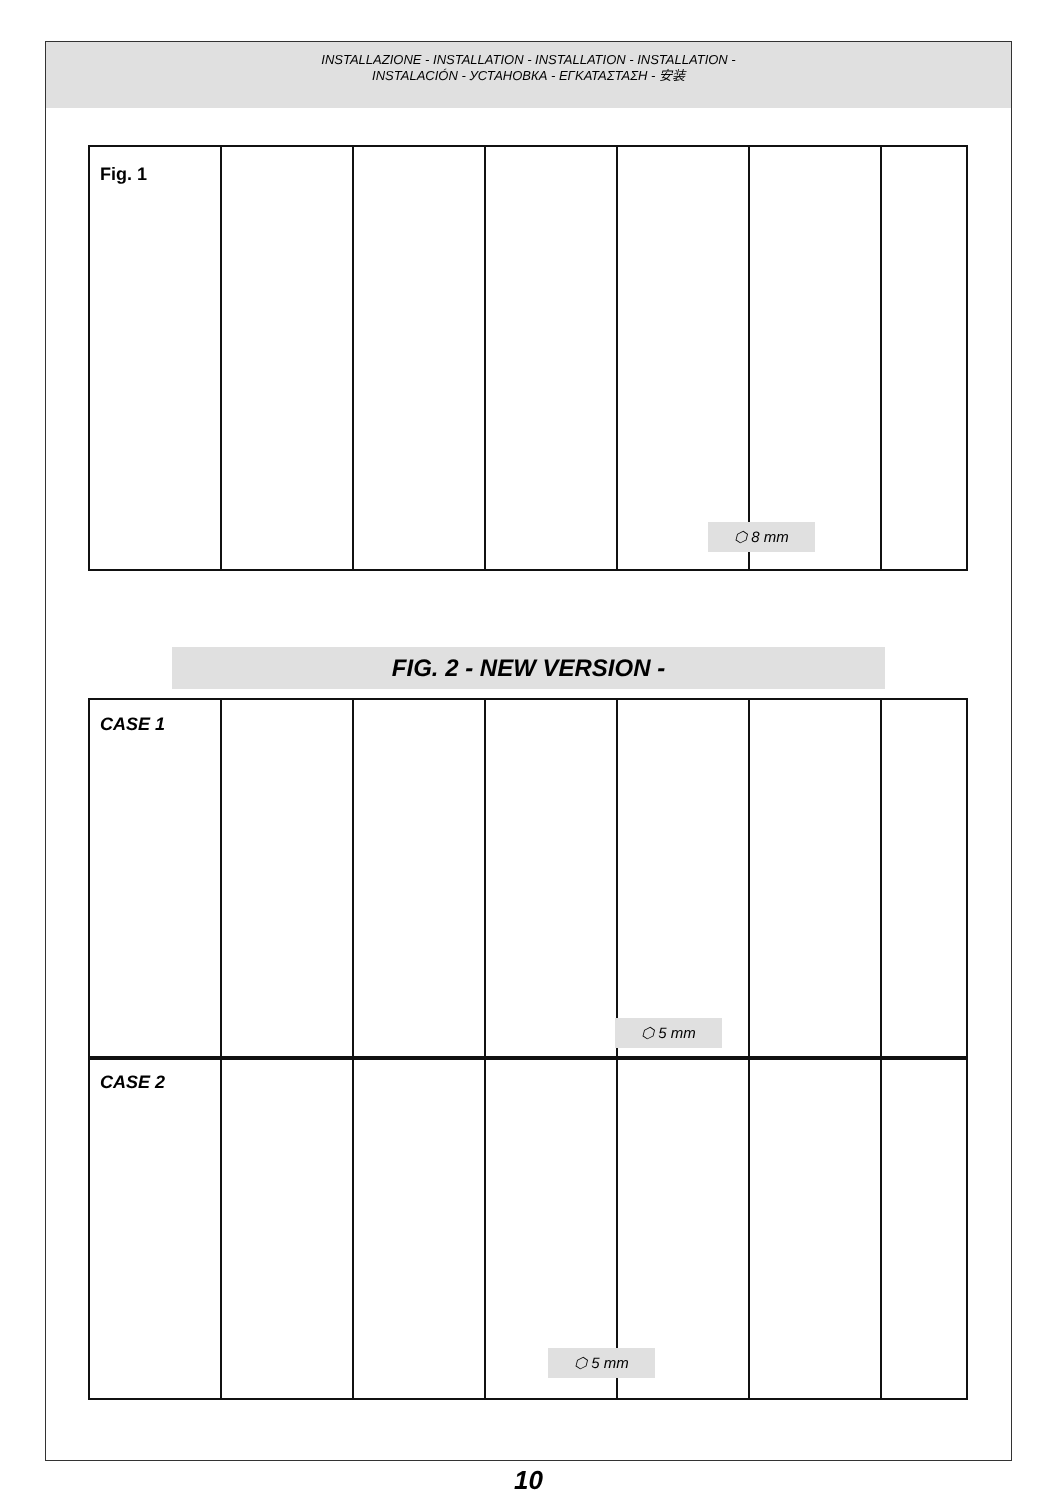INSTALLAZIONE - INSTALLATION - INSTALLATION - INSTALLATION -
INSTALACIÓN - УСТАНОВКА - ΕΓΚΑΤΑΣΤΑΣΗ - 安装
Fig. 1
⬡ 8 mm
FIG. 2 - NEW VERSION -
CASE 1
⬡ 5 mm
CASE 2
⬡ 5 mm
10